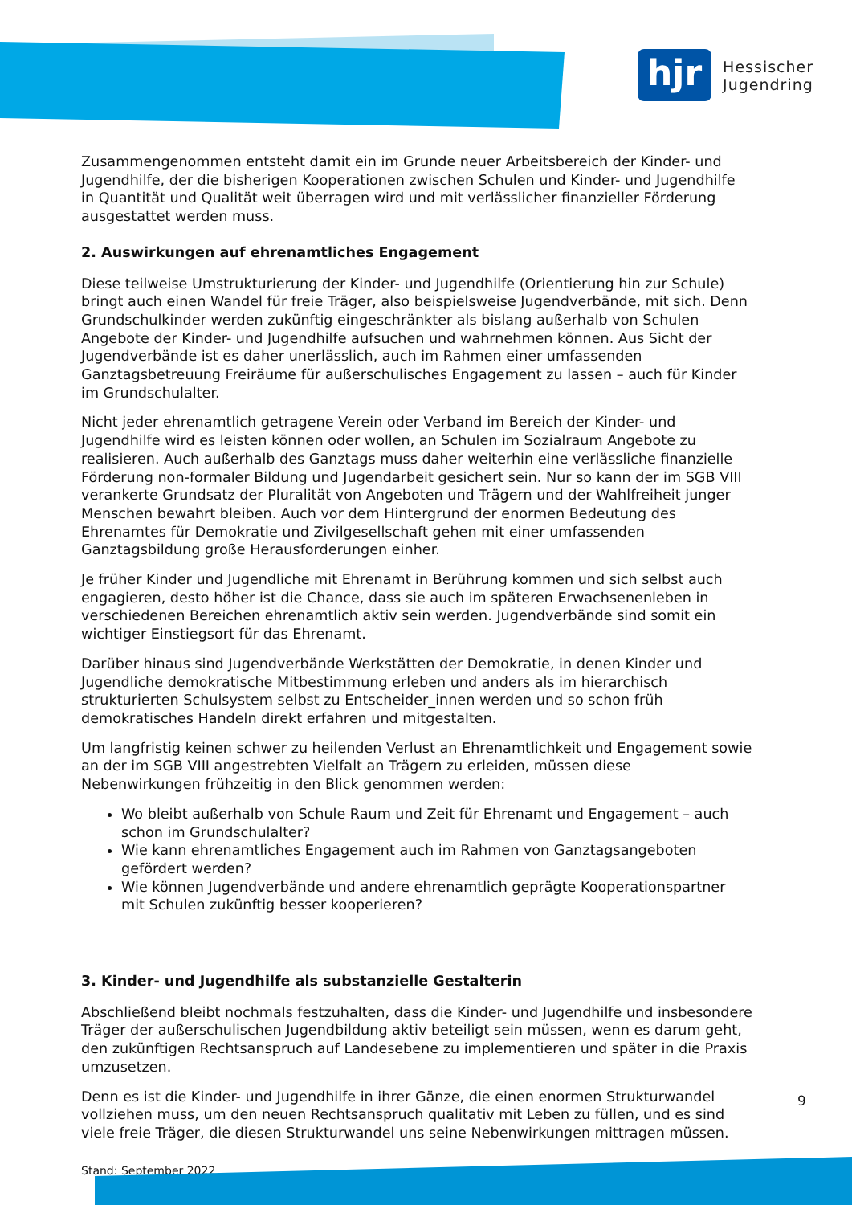hjr
Hessischer
Jugendring
Zusammengenommen entsteht damit ein im Grunde neuer Arbeitsbereich der Kinder- und Jugendhilfe, der die bisherigen Kooperationen zwischen Schulen und Kinder- und Jugendhilfe in Quantität und Qualität weit überragen wird und mit verlässlicher finanzieller Förderung ausgestattet werden muss.
2. Auswirkungen auf ehrenamtliches Engagement
Diese teilweise Umstrukturierung der Kinder- und Jugendhilfe (Orientierung hin zur Schule) bringt auch einen Wandel für freie Träger, also beispielsweise Jugendverbände, mit sich. Denn Grundschulkinder werden zukünftig eingeschränkter als bislang außerhalb von Schulen Angebote der Kinder- und Jugendhilfe aufsuchen und wahrnehmen können. Aus Sicht der Jugendverbände ist es daher unerlässlich, auch im Rahmen einer umfassenden Ganztagsbetreuung Freiräume für außerschulisches Engagement zu lassen – auch für Kinder im Grundschulalter.
Nicht jeder ehrenamtlich getragene Verein oder Verband im Bereich der Kinder- und Jugendhilfe wird es leisten können oder wollen, an Schulen im Sozialraum Angebote zu realisieren. Auch außerhalb des Ganztags muss daher weiterhin eine verlässliche finanzielle Förderung non-formaler Bildung und Jugendarbeit gesichert sein. Nur so kann der im SGB VIII verankerte Grundsatz der Pluralität von Angeboten und Trägern und der Wahlfreiheit junger Menschen bewahrt bleiben. Auch vor dem Hintergrund der enormen Bedeutung des Ehrenamtes für Demokratie und Zivilgesellschaft gehen mit einer umfassenden Ganztagsbildung große Herausforderungen einher.
Je früher Kinder und Jugendliche mit Ehrenamt in Berührung kommen und sich selbst auch engagieren, desto höher ist die Chance, dass sie auch im späteren Erwachsenenleben in verschiedenen Bereichen ehrenamtlich aktiv sein werden. Jugendverbände sind somit ein wichtiger Einstiegsort für das Ehrenamt.
Darüber hinaus sind Jugendverbände Werkstätten der Demokratie, in denen Kinder und Jugendliche demokratische Mitbestimmung erleben und anders als im hierarchisch strukturierten Schulsystem selbst zu Entscheider_innen werden und so schon früh demokratisches Handeln direkt erfahren und mitgestalten.
Um langfristig keinen schwer zu heilenden Verlust an Ehrenamtlichkeit und Engagement sowie an der im SGB VIII angestrebten Vielfalt an Trägern zu erleiden, müssen diese Nebenwirkungen frühzeitig in den Blick genommen werden:
Wo bleibt außerhalb von Schule Raum und Zeit für Ehrenamt und Engagement – auch schon im Grundschulalter?
Wie kann ehrenamtliches Engagement auch im Rahmen von Ganztagsangeboten gefördert werden?
Wie können Jugendverbände und andere ehrenamtlich geprägte Kooperationspartner mit Schulen zukünftig besser kooperieren?
3. Kinder- und Jugendhilfe als substanzielle Gestalterin
Abschließend bleibt nochmals festzuhalten, dass die Kinder- und Jugendhilfe und insbesondere Träger der außerschulischen Jugendbildung aktiv beteiligt sein müssen, wenn es darum geht, den zukünftigen Rechtsanspruch auf Landesebene zu implementieren und später in die Praxis umzusetzen.
Denn es ist die Kinder- und Jugendhilfe in ihrer Gänze, die einen enormen Strukturwandel vollziehen muss, um den neuen Rechtsanspruch qualitativ mit Leben zu füllen, und es sind viele freie Träger, die diesen Strukturwandel uns seine Nebenwirkungen mittragen müssen.
Stand: September 2022
9